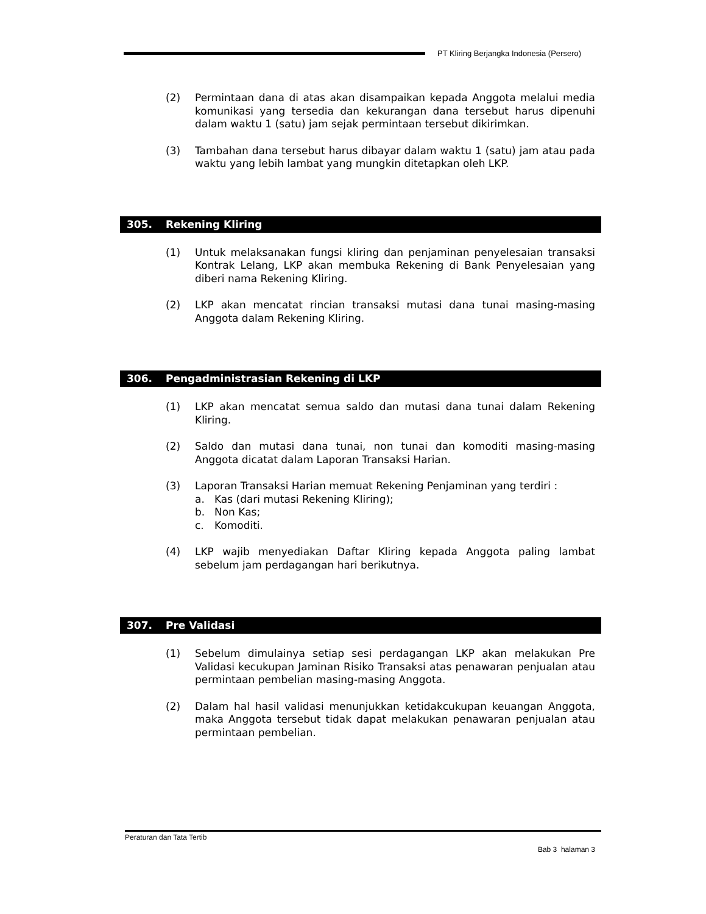PT Kliring Berjangka Indonesia (Persero)
(2) Permintaan dana di atas akan disampaikan kepada Anggota melalui media komunikasi yang tersedia dan kekurangan dana tersebut harus dipenuhi dalam waktu 1 (satu) jam sejak permintaan tersebut dikirimkan.
(3) Tambahan dana tersebut harus dibayar dalam waktu 1 (satu) jam atau pada waktu yang lebih lambat yang mungkin ditetapkan oleh LKP.
305. Rekening Kliring
(1) Untuk melaksanakan fungsi kliring dan penjaminan penyelesaian transaksi Kontrak Lelang, LKP akan membuka Rekening di Bank Penyelesaian yang diberi nama Rekening Kliring.
(2) LKP akan mencatat rincian transaksi mutasi dana tunai masing-masing Anggota dalam Rekening Kliring.
306. Pengadministrasian Rekening di LKP
(1) LKP akan mencatat semua saldo dan mutasi dana tunai dalam Rekening Kliring.
(2) Saldo dan mutasi dana tunai, non tunai dan komoditi masing-masing Anggota dicatat dalam Laporan Transaksi Harian.
(3) Laporan Transaksi Harian memuat Rekening Penjaminan yang terdiri :
a. Kas (dari mutasi Rekening Kliring);
b. Non Kas;
c. Komoditi.
(4) LKP wajib menyediakan Daftar Kliring kepada Anggota paling lambat sebelum jam perdagangan hari berikutnya.
307. Pre Validasi
(1) Sebelum dimulainya setiap sesi perdagangan LKP akan melakukan Pre Validasi kecukupan Jaminan Risiko Transaksi atas penawaran penjualan atau permintaan pembelian masing-masing Anggota.
(2) Dalam hal hasil validasi menunjukkan ketidakcukupan keuangan Anggota, maka Anggota tersebut tidak dapat melakukan penawaran penjualan atau permintaan pembelian.
Peraturan dan Tata Tertib
Bab 3 halaman 3